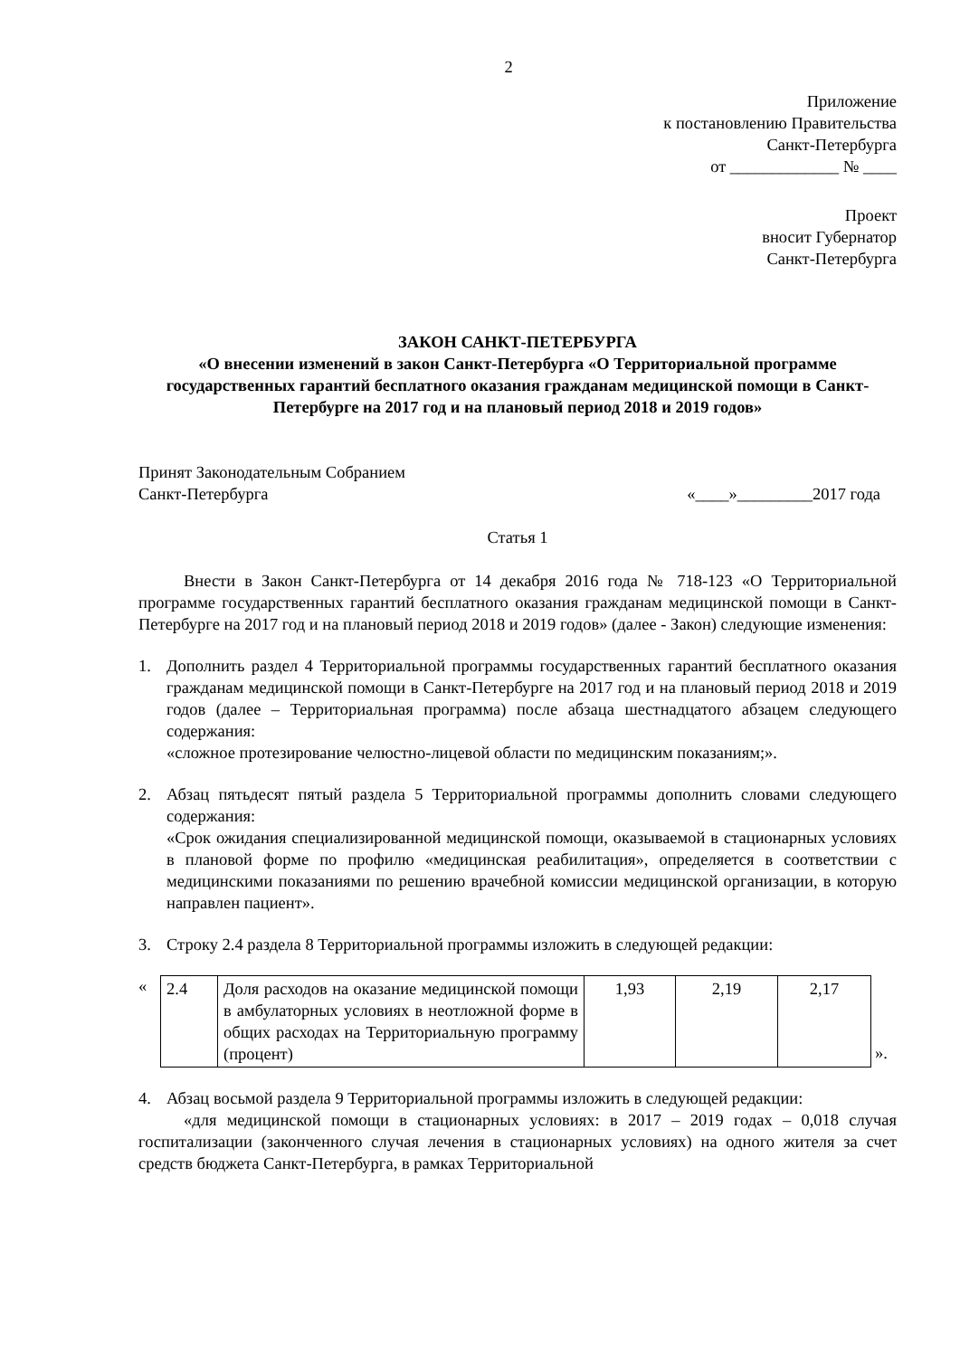2
Приложение
к постановлению Правительства
Санкт-Петербурга
от _____________ № ____
Проект
вносит Губернатор
Санкт-Петербурга
ЗАКОН САНКТ-ПЕТЕРБУРГА
«О внесении изменений в закон Санкт-Петербурга «О Территориальной программе государственных гарантий бесплатного оказания гражданам медицинской помощи в Санкт-Петербурге на 2017 год и на плановый период 2018 и 2019 годов»
Принят Законодательным Собранием
Санкт-Петербурга «____»_________2017 года
Статья 1
Внести в Закон Санкт-Петербурга от 14 декабря 2016 года № 718-123 «О Территориальной программе государственных гарантий бесплатного оказания гражданам медицинской помощи в Санкт-Петербурге на 2017 год и на плановый период 2018 и 2019 годов» (далее - Закон) следующие изменения:
1. Дополнить раздел 4 Территориальной программы государственных гарантий бесплатного оказания гражданам медицинской помощи в Санкт-Петербурге на 2017 год и на плановый период 2018 и 2019 годов (далее – Территориальная программа) после абзаца шестнадцатого абзацем следующего содержания:
«сложное протезирование челюстно-лицевой области по медицинским показаниям;».
2. Абзац пятьдесят пятый раздела 5 Территориальной программы дополнить словами следующего содержания:
«Срок ожидания специализированной медицинской помощи, оказываемой в стационарных условиях в плановой форме по профилю «медицинская реабилитация», определяется в соответствии с медицинскими показаниями по решению врачебной комиссии медицинской организации, в которую направлен пациент».
3. Строку 2.4 раздела 8 Территориальной программы изложить в следующей редакции:
«
| 2.4 | Доля расходов на оказание медицинской помощи в амбулаторных условиях в неотложной форме в общих расходах на Территориальную программу (процент) | 1,93 | 2,19 | 2,17 |
».
4. Абзац восьмой раздела 9 Территориальной программы изложить в следующей редакции:
«для медицинской помощи в стационарных условиях: в 2017 – 2019 годах – 0,018 случая госпитализации (законченного случая лечения в стационарных условиях) на одного жителя за счет средств бюджета Санкт-Петербурга, в рамках Территориальной